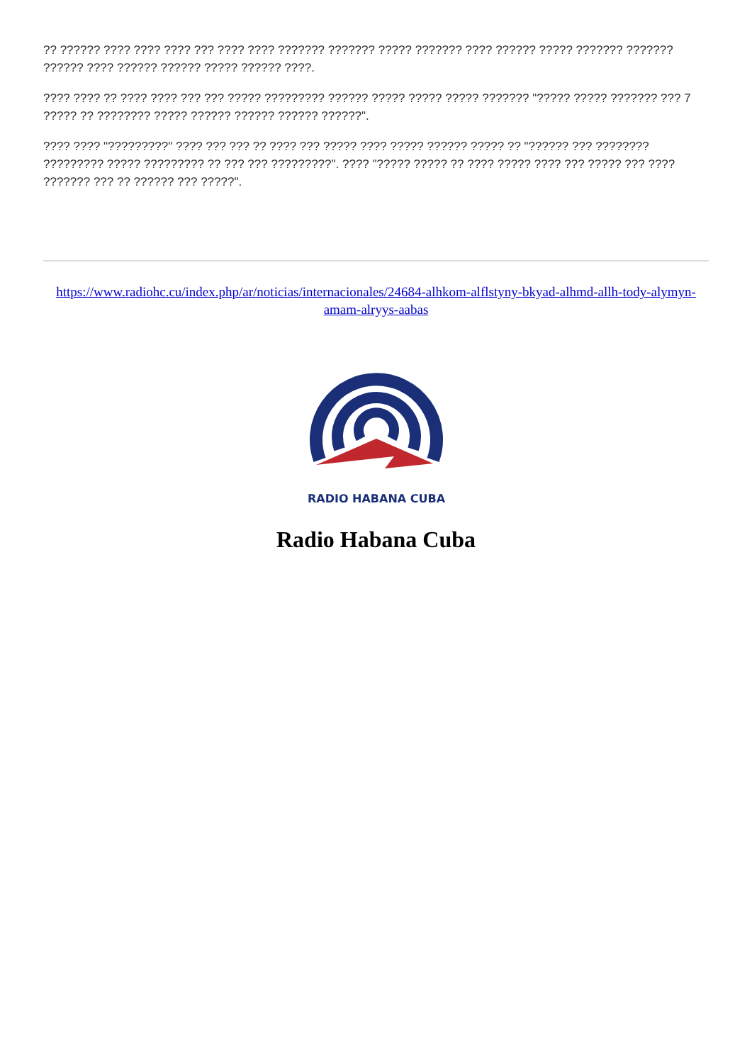?? ?????? ???? ???? ???? ??? ???? ???? ??????? ??????? ????? ??????? ???? ?????? ????? ??????? ??????? ?????? ???? ?????? ?????? ????? ?????? ????.
???? ???? ?? ???? ???? ??? ??? ????? ????????? ?????? ????? ????? ????? ??????? "????? ????? ??????? ??? 7 ????? ?? ???????? ????? ?????? ?????? ?????? ??????".
???? ???? "?????????" ???? ??? ??? ?? ???? ??? ????? ???? ????? ?????? ????? ?? "?????? ??? ???????? ????????? ????? ????????? ?? ??? ??? ?????????". ???? "????? ????? ?? ???? ????? ???? ??? ????? ??? ???? ??????? ??? ?? ?????? ??? ?????".
https://www.radiohc.cu/index.php/ar/noticias/internacionales/24684-alhkom-alflstyny-bkyad-alhmd-allh-tody-alymyn-amam-alryys-aabas
RADIO HABANA CUBA
Radio Habana Cuba